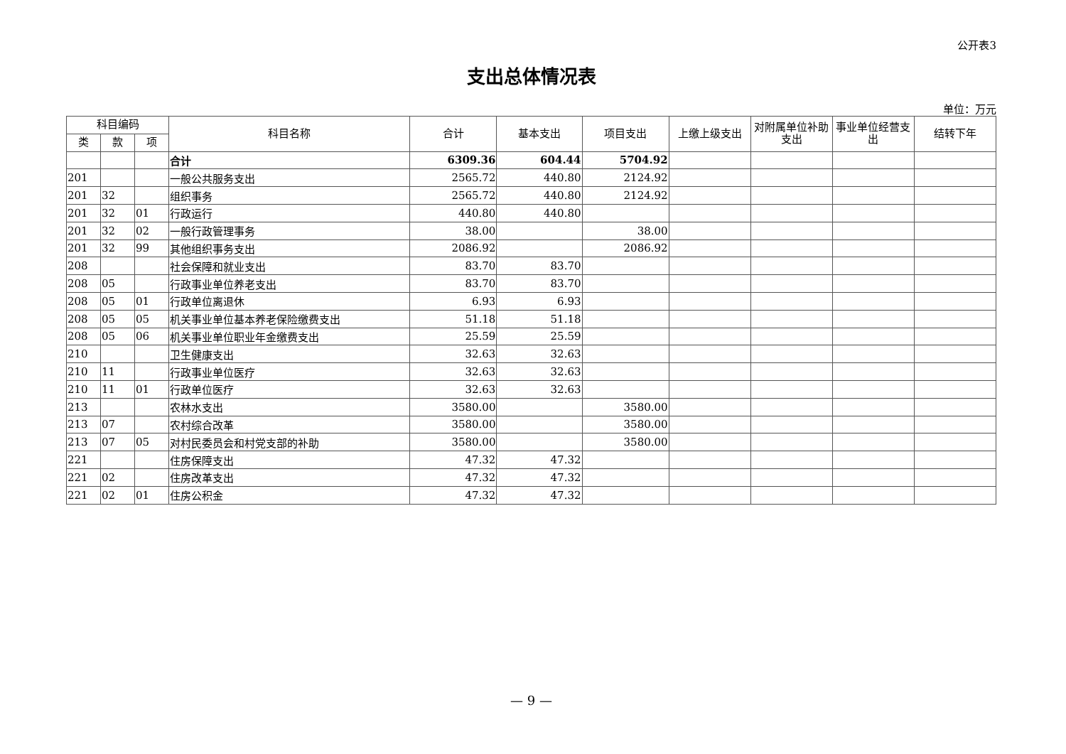公开表3
支出总体情况表
单位：万元
| 科目编码 | | | 科目名称 | 合计 | 基本支出 | 项目支出 | 上缴上级支出 | 对附属单位补助支出 | 事业单位经营支出 | 结转下年 |
| --- | --- | --- | --- | --- | --- | --- | --- | --- | --- | --- |
| 类 | 款 | 项 | | | | | | | | |
| | | | 合计 | 6309.36 | 604.44 | 5704.92 | | | | |
| 201 | | | 一般公共服务支出 | 2565.72 | 440.80 | 2124.92 | | | | |
| 201 | 32 | | 组织事务 | 2565.72 | 440.80 | 2124.92 | | | | |
| 201 | 32 | 01 | 行政运行 | 440.80 | 440.80 | | | | | |
| 201 | 32 | 02 | 一般行政管理事务 | 38.00 | | 38.00 | | | | |
| 201 | 32 | 99 | 其他组织事务支出 | 2086.92 | | 2086.92 | | | | |
| 208 | | | 社会保障和就业支出 | 83.70 | 83.70 | | | | | |
| 208 | 05 | | 行政事业单位养老支出 | 83.70 | 83.70 | | | | | |
| 208 | 05 | 01 | 行政单位离退休 | 6.93 | 6.93 | | | | | |
| 208 | 05 | 05 | 机关事业单位基本养老保险缴费支出 | 51.18 | 51.18 | | | | | |
| 208 | 05 | 06 | 机关事业单位职业年金缴费支出 | 25.59 | 25.59 | | | | | |
| 210 | | | 卫生健康支出 | 32.63 | 32.63 | | | | | |
| 210 | 11 | | 行政事业单位医疗 | 32.63 | 32.63 | | | | | |
| 210 | 11 | 01 | 行政单位医疗 | 32.63 | 32.63 | | | | | |
| 213 | | | 农林水支出 | 3580.00 | | 3580.00 | | | | |
| 213 | 07 | | 农村综合改革 | 3580.00 | | 3580.00 | | | | |
| 213 | 07 | 05 | 对村民委员会和村党支部的补助 | 3580.00 | | 3580.00 | | | | |
| 221 | | | 住房保障支出 | 47.32 | 47.32 | | | | | |
| 221 | 02 | | 住房改革支出 | 47.32 | 47.32 | | | | | |
| 221 | 02 | 01 | 住房公积金 | 47.32 | 47.32 | | | | | |
— 9 —